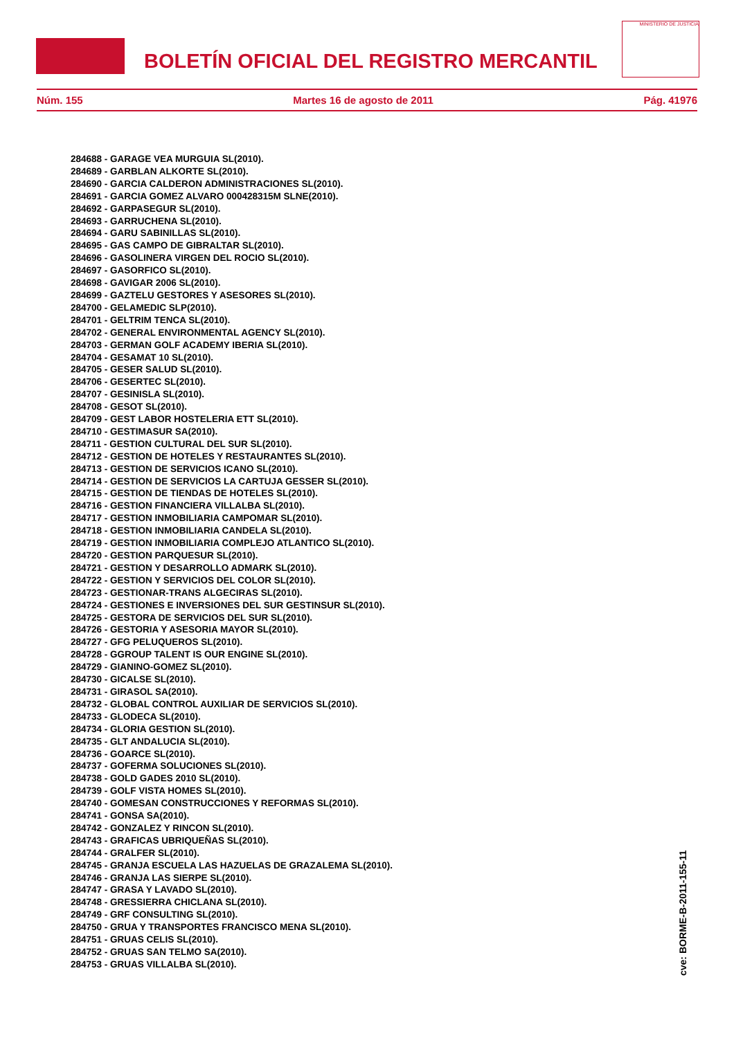BOLETÍN OFICIAL DEL REGISTRO MERCANTIL
MINISTERIO DE JUSTICIA
Núm. 155 Martes 16 de agosto de 2011 Pág. 41976
284688 - GARAGE VEA MURGUIA SL(2010).
284689 - GARBLAN ALKORTE SL(2010).
284690 - GARCIA CALDERON ADMINISTRACIONES SL(2010).
284691 - GARCIA GOMEZ ALVARO 000428315M SLNE(2010).
284692 - GARPASEGUR SL(2010).
284693 - GARRUCHENA SL(2010).
284694 - GARU SABINILLAS SL(2010).
284695 - GAS CAMPO DE GIBRALTAR SL(2010).
284696 - GASOLINERA VIRGEN DEL ROCIO SL(2010).
284697 - GASORFICO SL(2010).
284698 - GAVIGAR 2006 SL(2010).
284699 - GAZTELU GESTORES Y ASESORES SL(2010).
284700 - GELAMEDIC SLP(2010).
284701 - GELTRIM TENCA SL(2010).
284702 - GENERAL ENVIRONMENTAL AGENCY SL(2010).
284703 - GERMAN GOLF ACADEMY IBERIA SL(2010).
284704 - GESAMAT 10 SL(2010).
284705 - GESER SALUD SL(2010).
284706 - GESERTEC SL(2010).
284707 - GESINISLA SL(2010).
284708 - GESOT SL(2010).
284709 - GEST LABOR HOSTELERIA ETT SL(2010).
284710 - GESTIMASUR SA(2010).
284711 - GESTION CULTURAL DEL SUR SL(2010).
284712 - GESTION DE HOTELES Y RESTAURANTES SL(2010).
284713 - GESTION DE SERVICIOS ICANO SL(2010).
284714 - GESTION DE SERVICIOS LA CARTUJA GESSER SL(2010).
284715 - GESTION DE TIENDAS DE HOTELES SL(2010).
284716 - GESTION FINANCIERA VILLALBA SL(2010).
284717 - GESTION INMOBILIARIA CAMPOMAR SL(2010).
284718 - GESTION INMOBILIARIA CANDELA SL(2010).
284719 - GESTION INMOBILIARIA COMPLEJO ATLANTICO SL(2010).
284720 - GESTION PARQUESUR SL(2010).
284721 - GESTION Y DESARROLLO ADMARK SL(2010).
284722 - GESTION Y SERVICIOS DEL COLOR SL(2010).
284723 - GESTIONAR-TRANS ALGECIRAS SL(2010).
284724 - GESTIONES E INVERSIONES DEL SUR GESTINSUR SL(2010).
284725 - GESTORA DE SERVICIOS DEL SUR SL(2010).
284726 - GESTORIA Y ASESORIA MAYOR SL(2010).
284727 - GFG PELUQUEROS SL(2010).
284728 - GGROUP TALENT IS OUR ENGINE SL(2010).
284729 - GIANINO-GOMEZ SL(2010).
284730 - GICALSE SL(2010).
284731 - GIRASOL SA(2010).
284732 - GLOBAL CONTROL AUXILIAR DE SERVICIOS SL(2010).
284733 - GLODECA SL(2010).
284734 - GLORIA GESTION SL(2010).
284735 - GLT ANDALUCIA SL(2010).
284736 - GOARCE SL(2010).
284737 - GOFERMA SOLUCIONES SL(2010).
284738 - GOLD GADES 2010 SL(2010).
284739 - GOLF VISTA HOMES SL(2010).
284740 - GOMESAN CONSTRUCCIONES Y REFORMAS SL(2010).
284741 - GONSA SA(2010).
284742 - GONZALEZ Y RINCON SL(2010).
284743 - GRAFICAS UBRIQUEÑAS SL(2010).
284744 - GRALFER SL(2010).
284745 - GRANJA ESCUELA LAS HAZUELAS DE GRAZALEMA SL(2010).
284746 - GRANJA LAS SIERPE SL(2010).
284747 - GRASA Y LAVADO SL(2010).
284748 - GRESSIERRA CHICLANA SL(2010).
284749 - GRF CONSULTING SL(2010).
284750 - GRUA Y TRANSPORTES FRANCISCO MENA SL(2010).
284751 - GRUAS CELIS SL(2010).
284752 - GRUAS SAN TELMO SA(2010).
284753 - GRUAS VILLALBA SL(2010).
cve: BORME-B-2011-155-11